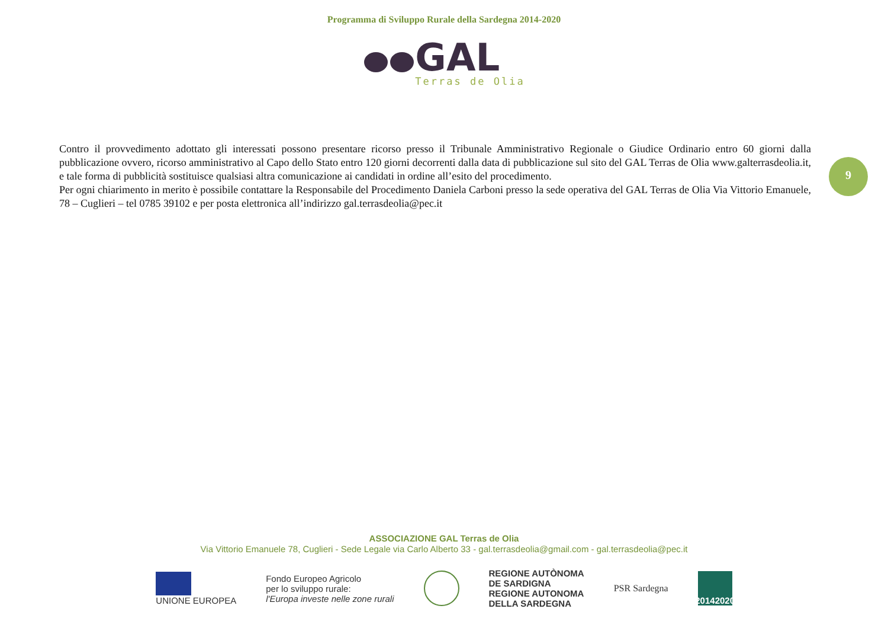Programma di Sviluppo Rurale della Sardegna 2014-2020
GAL
Terras de Olia
Contro il provvedimento adottato gli interessati possono presentare ricorso presso il Tribunale Amministrativo Regionale o Giudice Ordinario entro 60 giorni dalla pubblicazione ovvero, ricorso amministrativo al Capo dello Stato entro 120 giorni decorrenti dalla data di pubblicazione sul sito del GAL Terras de Olia www.galterrasdeolia.it, e tale forma di pubblicità sostituisce qualsiasi altra comunicazione ai candidati in ordine all’esito del procedimento.
Per ogni chiarimento in merito è possibile contattare la Responsabile del Procedimento Daniela Carboni presso la sede operativa del GAL Terras de Olia Via Vittorio Emanuele, 78 – Cuglieri – tel 0785 39102 e per posta elettronica all’indirizzo gal.terrasdeolia@pec.it
9
ASSOCIAZIONE GAL Terras de Olia
Via Vittorio Emanuele 78, Cuglieri - Sede Legale via Carlo Alberto 33 - gal.terrasdeolia@gmail.com - gal.terrasdeolia@pec.it
UNIONE EUROPEA
Fondo Europeo Agricolo
per lo sviluppo rurale:
l'Europa investe nelle zone rurali
REGIONE AUTÒNOMA
DE SARDIGNA
REGIONE AUTONOMA
DELLA SARDEGNA
PSR Sardegna
20142020